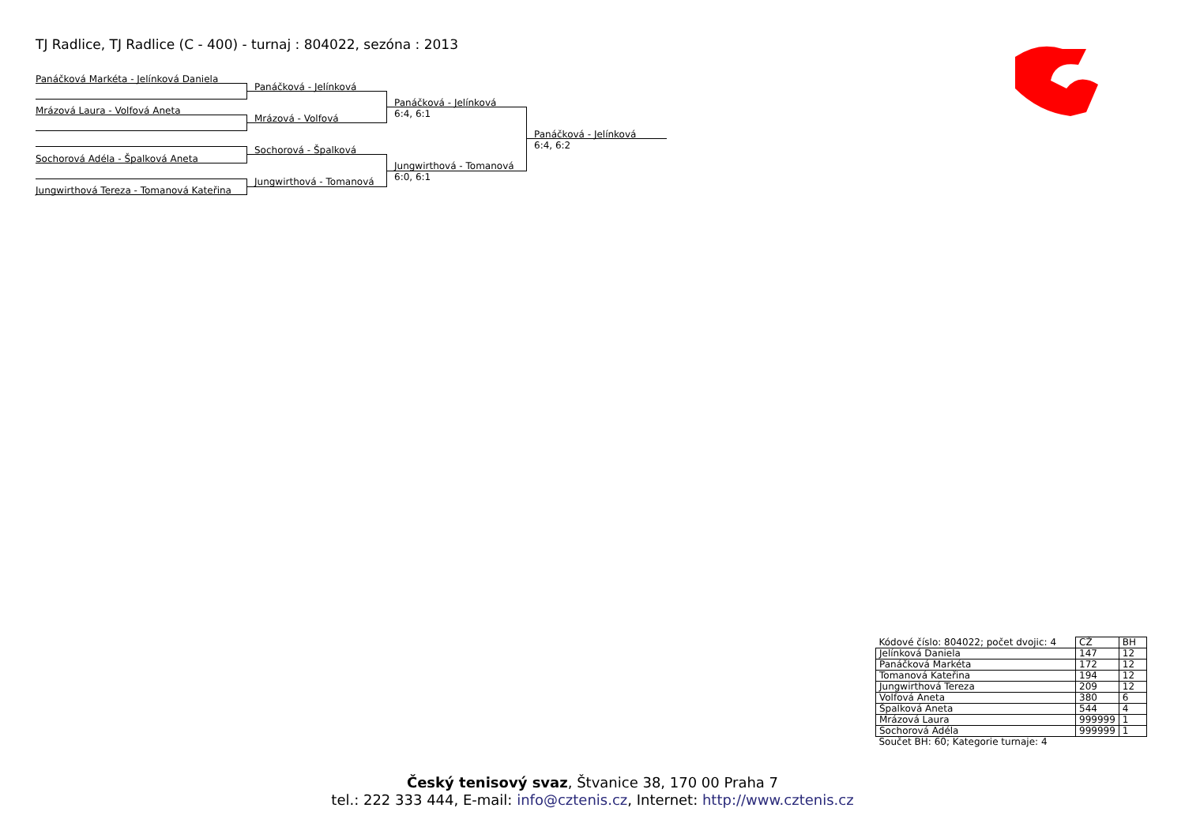TJ Radlice, TJ Radlice (C - 400) - turnaj : 804022, sezóna : 2013
Panáčková Markéta - Jelínková Daniela
Mrázová Laura - Volfová Aneta
Sochorová Adéla - Špalková Aneta
Jungwirthová Tereza - Tomanová Kateřina
Panáčková - Jelínková
Mrázová - Volfová
Sochorová - Špalková
Jungwirthová - Tomanová
Panáčková - Jelínková
6:4, 6:1
Jungwirthová - Tomanová
6:0, 6:1
Panáčková - Jelínková
6:4, 6:2
| Kódové číslo: 804022; počet dvojic: 4 | CŽ | BH |
| Jelínková Daniela | 147 | 12 |
| Panáčková Markéta | 172 | 12 |
| Tomanová Kateřina | 194 | 12 |
| Jungwirthová Tereza | 209 | 12 |
| Volfová Aneta | 380 | 6 |
| Špalková Aneta | 544 | 4 |
| Mrázová Laura | 999999 | 1 |
| Sochorová Adéla | 999999 | 1 |
| Součet BH: 60; Kategorie turnaje: 4 | | |
Český tenisový svaz, Štvanice 38, 170 00 Praha 7
tel.: 222 333 444, E-mail: info@cztenis.cz, Internet: http://www.cztenis.cz